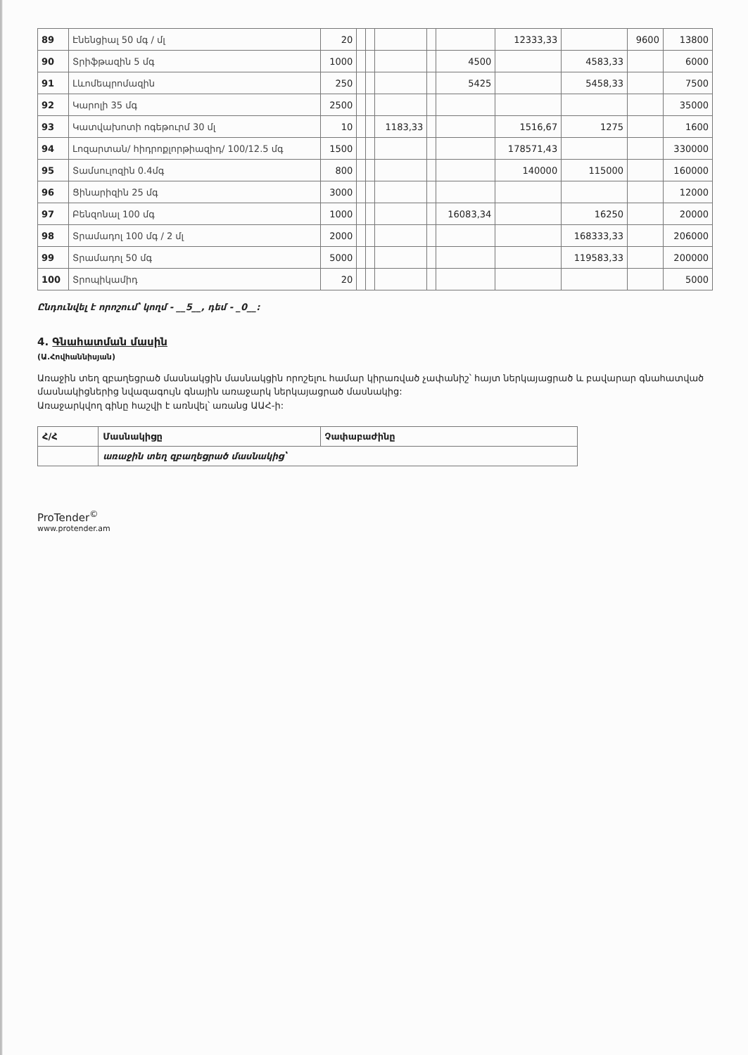| 89 | Էնենցիալ 50 մգ / մլ | 20 | | | | | | 12333,33 | | 9600 | 13800 |
| 90 | Տրիֆթազին 5 մգ | 1000 | | | | | 4500 | | 4583,33 | | 6000 |
| 91 | Լևոմեպրոմազին | 250 | | | | | 5425 | | 5458,33 | | 7500 |
| 92 | Կարոլի 35 մգ | 2500 | | | | | | | | | 35000 |
| 93 | Կատվախոտի ոգեթուրմ 30 մլ | 10 | | | 1183,33 | | | 1516,67 | 1275 | | 1600 |
| 94 | Լոզարտան/ հիդրոքլորթիազիդ/ 100/12.5 մգ | 1500 | | | | | | 178571,43 | | | 330000 |
| 95 | Տամսուլոզին 0.4մգ | 800 | | | | | | 140000 | 115000 | | 160000 |
| 96 | Ցինարիզին 25 մգ | 3000 | | | | | | | | | 12000 |
| 97 | Բենզոնալ 100 մգ | 1000 | | | | | 16083,34 | | 16250 | | 20000 |
| 98 | Տրամադոլ 100 մգ / 2 մլ | 2000 | | | | | | | 168333,33 | | 206000 |
| 99 | Տրամադոլ 50 մգ | 5000 | | | | | | | 119583,33 | | 200000 |
| 100 | Տրոպիկամիդ | 20 | | | | | | | | | 5000 |
Ընդունվել է որոշում՝ կողմ - __5__, դեմ - _0__:
4. Գնահատման մասին
(Ա.Հովհաննիսյան)
Առաջին տեղ զբաղեցրած մասնակցին մասնակցին որոշելու համար կիրառված չափանիշ՝ հայտ ներկայացրած և բավարար գնահատված մասնակիցներից նվազագույն գնային առաջարկ ներկայացրած մասնակից:
Առաջարկվող գինը հաշվի է առնվել՝ առանց ԱԱՀ-ի:
| Հ/Հ | Մասնակիցը | Չափաբաժինը |
| | առաջին տեղ զբաղեցրած մասնակից՝ | |
ProTender<sup>©</sup>
www.protender.am